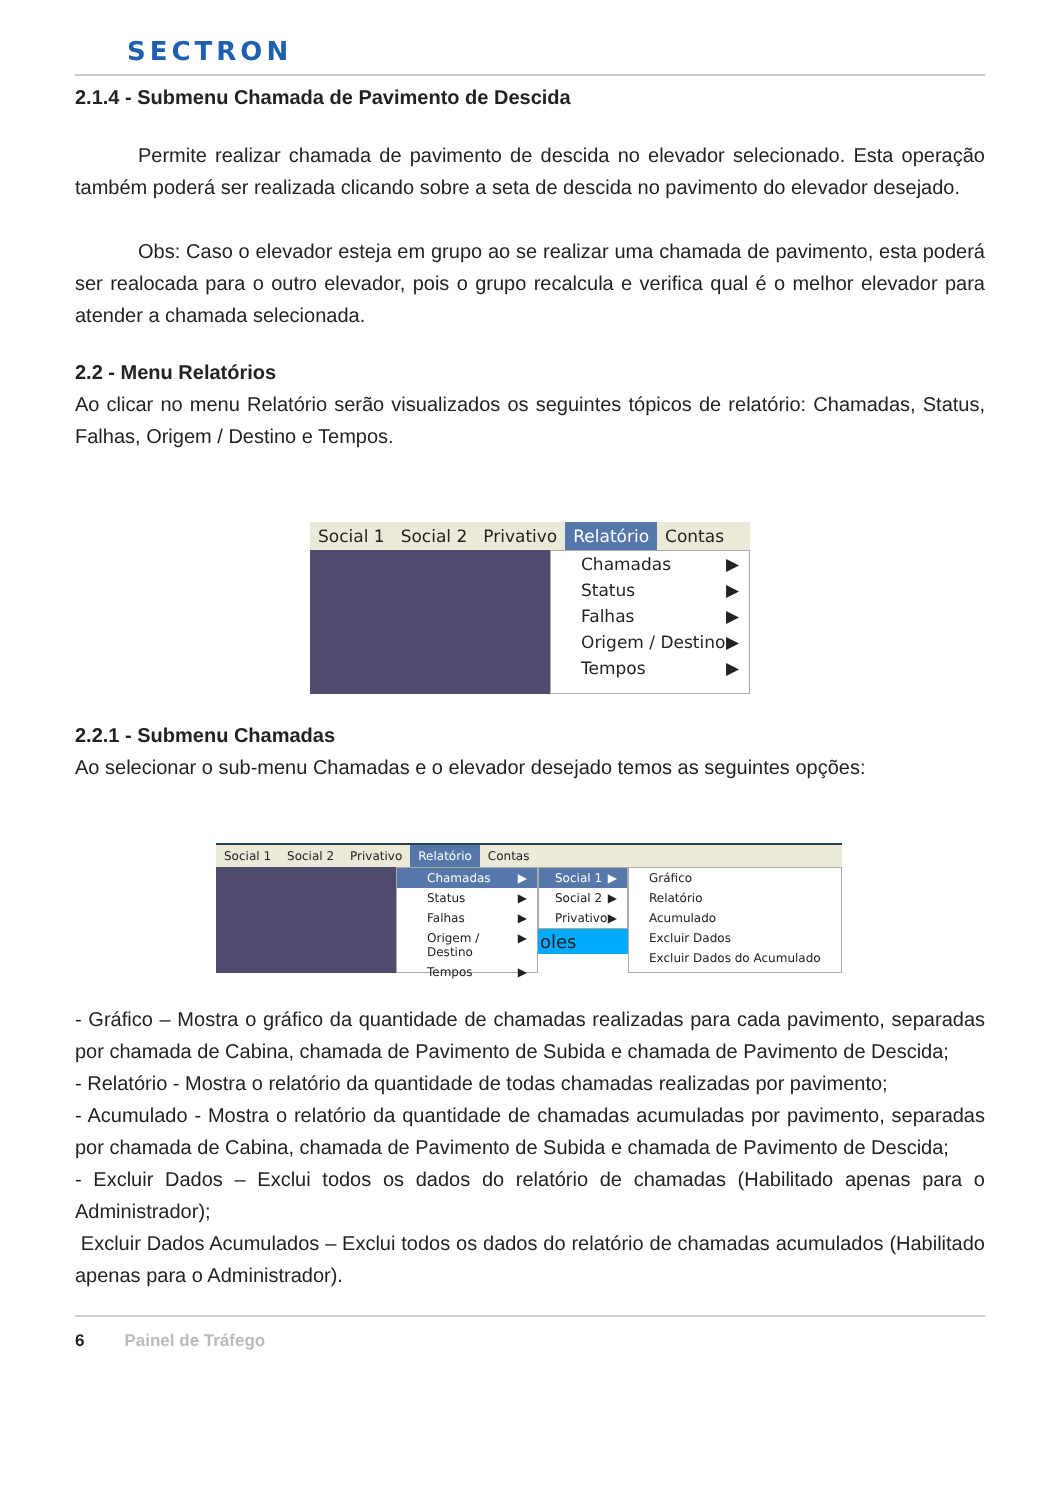SECTRON
2.1.4 - Submenu Chamada de Pavimento de Descida
Permite realizar chamada de pavimento de descida no elevador selecionado. Esta operação também poderá ser realizada clicando sobre a seta de descida no pavimento do elevador desejado.
Obs: Caso o elevador esteja em grupo ao se realizar uma chamada de pavimento, esta poderá ser realocada para o outro elevador, pois o grupo recalcula e verifica qual é o melhor elevador para atender a chamada selecionada.
2.2 - Menu Relatórios
Ao clicar no menu Relatório serão visualizados os seguintes tópicos de relatório: Chamadas, Status, Falhas, Origem / Destino e Tempos.
Social 1 Social 2 Privativo Relatório Contas
Chamadas ▶
Status ▶
Falhas ▶
Origem / Destino ▶
Tempos ▶
2.2.1 - Submenu Chamadas
Ao selecionar o sub-menu Chamadas e o elevador desejado temos as seguintes opções:
Social 1 Social 2 Privativo Relatório Contas
Chamadas ▶
Status ▶
Falhas ▶
Origem / Destino ▶
Tempos ▶
Social 1 ▶
Social 2 ▶
Privativo ▶
oles
Gráfico
Relatório
Acumulado
Excluir Dados
Excluir Dados do Acumulado
- Gráfico – Mostra o gráfico da quantidade de chamadas realizadas para cada pavimento, separadas por chamada de Cabina, chamada de Pavimento de Subida e chamada de Pavimento de Descida;
- Relatório - Mostra o relatório da quantidade de todas chamadas realizadas por pavimento;
- Acumulado - Mostra o relatório da quantidade de chamadas acumuladas por pavimento, separadas por chamada de Cabina, chamada de Pavimento de Subida e chamada de Pavimento de Descida;
- Excluir Dados – Exclui todos os dados do relatório de chamadas (Habilitado apenas para o Administrador);
Excluir Dados Acumulados – Exclui todos os dados do relatório de chamadas acumulados (Habilitado apenas para o Administrador).
6 Painel de Tráfego